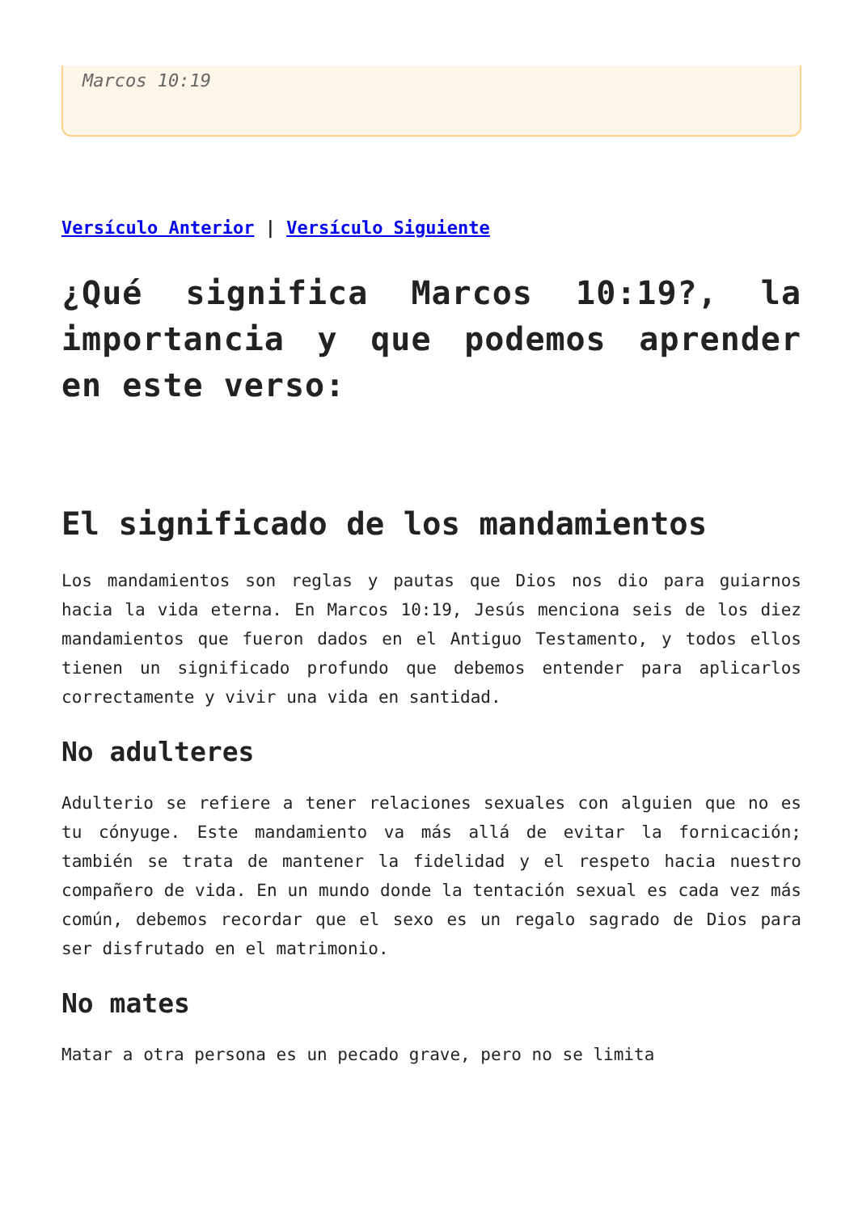Marcos 10:19
Versículo Anterior | Versículo Siguiente
¿Qué significa Marcos 10:19?, la importancia y que podemos aprender en este verso:
El significado de los mandamientos
Los mandamientos son reglas y pautas que Dios nos dio para guiarnos hacia la vida eterna. En Marcos 10:19, Jesús menciona seis de los diez mandamientos que fueron dados en el Antiguo Testamento, y todos ellos tienen un significado profundo que debemos entender para aplicarlos correctamente y vivir una vida en santidad.
No adulteres
Adulterio se refiere a tener relaciones sexuales con alguien que no es tu cónyuge. Este mandamiento va más allá de evitar la fornicación; también se trata de mantener la fidelidad y el respeto hacia nuestro compañero de vida. En un mundo donde la tentación sexual es cada vez más común, debemos recordar que el sexo es un regalo sagrado de Dios para ser disfrutado en el matrimonio.
No mates
Matar a otra persona es un pecado grave, pero no se limita